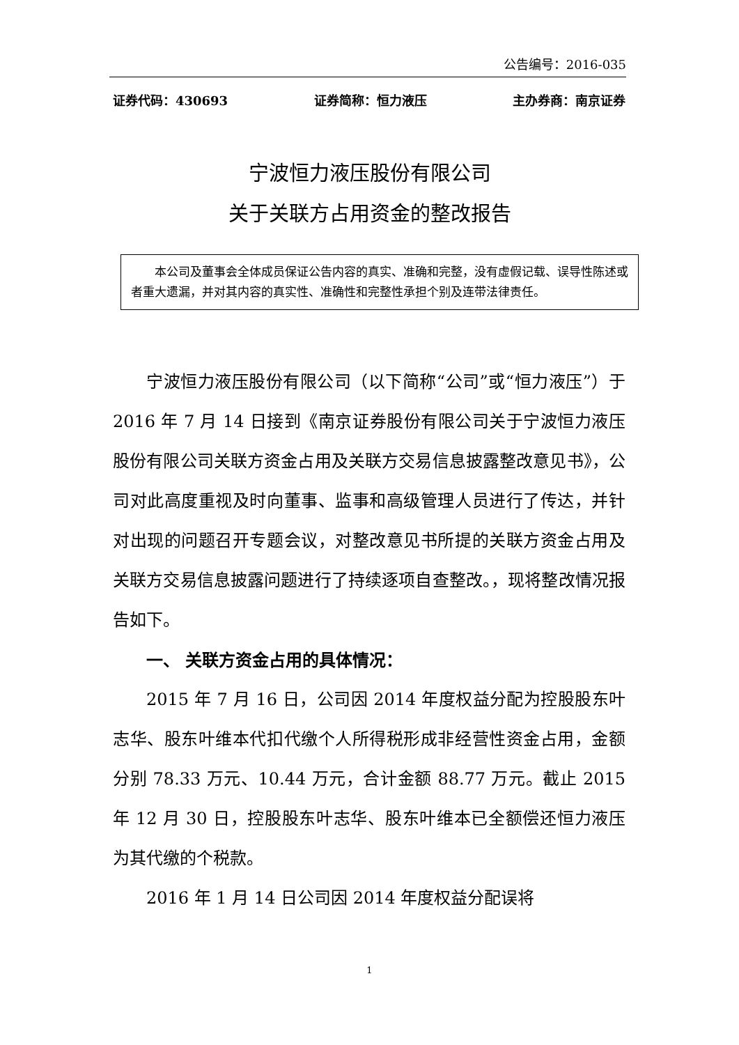公告编号：2016-035
证券代码：430693 证券简称：恒力液压 主办券商：南京证券
宁波恒力液压股份有限公司
关于关联方占用资金的整改报告
本公司及董事会全体成员保证公告内容的真实、准确和完整，没有虚假记载、误导性陈述或者重大遗漏，并对其内容的真实性、准确性和完整性承担个别及连带法律责任。
宁波恒力液压股份有限公司（以下简称“公司”或“恒力液压”）于 2016 年 7 月 14 日接到《南京证券股份有限公司关于宁波恒力液压股份有限公司关联方资金占用及关联方交易信息披露整改意见书》，公司对此高度重视及时向董事、监事和高级管理人员进行了传达，并针对出现的问题召开专题会议，对整改意见书所提的关联方资金占用及关联方交易信息披露问题进行了持续逐项自查整改。，现将整改情况报告如下。
一、 关联方资金占用的具体情况：
2015 年 7 月 16 日，公司因 2014 年度权益分配为控股股东叶志华、股东叶维本代扣代缴个人所得税形成非经营性资金占用，金额分别 78.33 万元、10.44 万元，合计金额 88.77 万元。截止 2015 年 12 月 30 日，控股股东叶志华、股东叶维本已全额偿还恒力液压为其代缴的个税款。
2016 年 1 月 14 日公司因 2014 年度权益分配误将
1